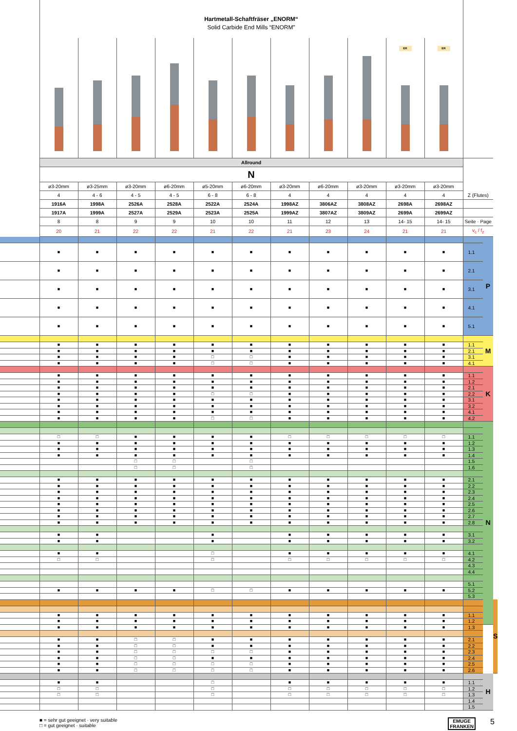| | Hartmetall-Schaftfräser „ENORM“ Solid Carbide End Mills “ENORM” | | | | | | | | | | | | | |
| | | | | | | | | | | ER | ER | | | |
| | Allround | | | | | | | | | | | | | |
| | N | | | | | | | | | | | | | |
| | ø3-20mm | ø3-25mm | ø3-20mm | ø6-20mm | ø5-20mm | ø6-20mm | ø3-20mm | ø6-20mm | ø3-20mm | ø3-20mm | ø3-20mm | | | |
| | 4 | 4 - 6 | 4 - 5 | 4 - 5 | 6 - 8 | 6 - 8 | 4 | 4 | 4 | 4 | 4 | Z (Flutes) | | |
| | 1916A | 1998A | 2526A | 2528A | 2522A | 2524A | 1998AZ | 3806AZ | 3808AZ | 2698A | 2698AZ | | | |
| | 1917A | 1999A | 2527A | 2529A | 2523A | 2525A | 1999AZ | 3807AZ | 3809AZ | 2699A | 2699AZ | | | |
| | 8 | 8 | 9 | 9 | 10 | 10 | 11 | 12 | 13 | 14- 15 | 14- 15 | Seite · Page | | |
| | 20 | 21 | 22 | 22 | 21 | 22 | 21 | 23 | 24 | 21 | 21 | v<sub>c</sub> / f<sub>z</sub> | | |
| | | | | | | | | | | | | | P | |
| | ■ | ■ | ■ | ■ | ■ | ■ | ■ | ■ | ■ | ■ | ■ | 1.1 | | |
| | ■ | ■ | ■ | ■ | ■ | ■ | ■ | ■ | ■ | ■ | ■ | 2.1 | | |
| | ■ | ■ | ■ | ■ | ■ | ■ | ■ | ■ | ■ | ■ | ■ | 3.1 | | |
| | ■ | ■ | ■ | ■ | ■ | ■ | ■ | ■ | ■ | ■ | ■ | 4.1 | | |
| | ■ | ■ | ■ | ■ | ■ | ■ | ■ | ■ | ■ | ■ | ■ | 5.1 | | |
| | | | | | | | | | | | | | M | |
| | ■ | ■ | ■ | ■ | ■ | ■ | ■ | ■ | ■ | ■ | ■ | 1.1 | | |
| | ■ | ■ | ■ | ■ | ■ | ■ | ■ | ■ | ■ | ■ | ■ | 2.1 | | |
| | ■ | ■ | ■ | ■ | □ | □ | ■ | ■ | ■ | ■ | ■ | 3.1 | | |
| | ■ | ■ | ■ | ■ | □ | □ | ■ | ■ | ■ | ■ | ■ | 4.1 | | |
| | | | | | | | | | | | | | K | |
| | ■ | ■ | ■ | ■ | ■ | ■ | ■ | ■ | ■ | ■ | ■ | 1.1 | | |
| | ■ | ■ | ■ | ■ | ■ | ■ | ■ | ■ | ■ | ■ | ■ | 1.2 | | |
| | ■ | ■ | ■ | ■ | ■ | ■ | ■ | ■ | ■ | ■ | ■ | 2.1 | | |
| | ■ | ■ | ■ | ■ | □ | □ | ■ | ■ | ■ | ■ | ■ | 2.2 | | |
| | ■ | ■ | ■ | ■ | ■ | ■ | ■ | ■ | ■ | ■ | ■ | 3.1 | | |
| | ■ | ■ | ■ | ■ | ■ | ■ | ■ | ■ | ■ | ■ | ■ | 3.2 | | |
| | ■ | ■ | ■ | ■ | ■ | ■ | ■ | ■ | ■ | ■ | ■ | 4.1 | | |
| | ■ | ■ | ■ | ■ | □ | □ | ■ | ■ | ■ | ■ | ■ | 4.2 | | |
| | | | | | | | | | | | | | N | |
| | □ | □ | ■ | ■ | ■ | ■ | □ | □ | □ | □ | □ | 1.1 | | |
| | ■ | ■ | ■ | ■ | ■ | ■ | ■ | ■ | ■ | ■ | ■ | 1.2 | | |
| | ■ | ■ | ■ | ■ | ■ | ■ | ■ | ■ | ■ | ■ | ■ | 1.3 | | |
| | ■ | ■ | ■ | ■ | ■ | ■ | ■ | ■ | ■ | ■ | ■ | 1.4 | | |
| | | | □ | □ | | □ | | | | | | 1.5 | | |
| | | | □ | □ | | □ | | | | | | 1.6 | | |
| | ■ | ■ | ■ | ■ | ■ | ■ | ■ | ■ | ■ | ■ | ■ | 2.1 | | |
| | ■ | ■ | ■ | ■ | ■ | ■ | ■ | ■ | ■ | ■ | ■ | 2.2 | | |
| | ■ | ■ | ■ | ■ | ■ | ■ | ■ | ■ | ■ | ■ | ■ | 2.3 | | |
| | ■ | ■ | ■ | ■ | ■ | ■ | ■ | ■ | ■ | ■ | ■ | 2.4 | | |
| | ■ | ■ | ■ | ■ | ■ | ■ | ■ | ■ | ■ | ■ | ■ | 2.5 | | |
| | ■ | ■ | ■ | ■ | ■ | ■ | ■ | ■ | ■ | ■ | ■ | 2.6 | | |
| | ■ | ■ | ■ | ■ | ■ | ■ | ■ | ■ | ■ | ■ | ■ | 2.7 | | |
| | ■ | ■ | ■ | ■ | ■ | ■ | ■ | ■ | ■ | ■ | ■ | 2.8 | | |
| | ■ | ■ | | | ■ | | ■ | ■ | ■ | ■ | ■ | 3.1 | | |
| | ■ | ■ | | | ■ | | ■ | ■ | ■ | ■ | ■ | 3.2 | | |
| | ■ | ■ | | | □ | | ■ | ■ | ■ | ■ | ■ | 4.1 | | |
| | □ | □ | | | □ | | □ | □ | □ | □ | □ | 4.2 | | |
| | | | | | | | | | | | | 4.3 | | |
| | | | | | | | | | | | | 4.4 | | |
| | | | | | | | | | | | | 5.1 | | |
| | ■ | ■ | ■ | ■ | □ | □ | ■ | ■ | ■ | ■ | ■ | 5.2 | | |
| | | | | | | | | | | | | 5.3 | | |
| | | | | | | | | | | | | | | S |
| | ■ | ■ | ■ | ■ | ■ | ■ | ■ | ■ | ■ | ■ | ■ | 1.1 | | |
| | ■ | ■ | ■ | ■ | ■ | ■ | ■ | ■ | ■ | ■ | ■ | 1.2 | | |
| | ■ | ■ | ■ | ■ | ■ | ■ | ■ | ■ | ■ | ■ | ■ | 1.3 | | |
| | ■ | ■ | □ | □ | ■ | ■ | ■ | ■ | ■ | ■ | ■ | 2.1 | | |
| | ■ | ■ | □ | □ | ■ | ■ | ■ | ■ | ■ | ■ | ■ | 2.2 | | |
| | ■ | ■ | □ | □ | □ | □ | ■ | ■ | ■ | ■ | ■ | 2.3 | | |
| | ■ | ■ | □ | □ | ■ | ■ | ■ | ■ | ■ | ■ | ■ | 2.4 | | |
| | ■ | ■ | □ | □ | □ | □ | ■ | ■ | ■ | ■ | ■ | 2.5 | | |
| | ■ | ■ | □ | □ | □ | □ | ■ | ■ | ■ | ■ | ■ | 2.6 | | |
| | | | | | | | | | | | | | H | |
| | ■ | ■ | | | □ | | ■ | ■ | ■ | ■ | ■ | 1.1 | | |
| | □ | □ | | | □ | | □ | □ | □ | □ | □ | 1.2 | | |
| | □ | □ | | | □ | | □ | □ | □ | □ | □ | 1.3 | | |
| | | | | | | | | | | | | 1.4 | | |
| | | | | | | | | | | | | 1.5 | | |
■ = sehr gut geeignet · very suitable
□ = gut geeignet · suitable
EMUGE
FRANKEN
5